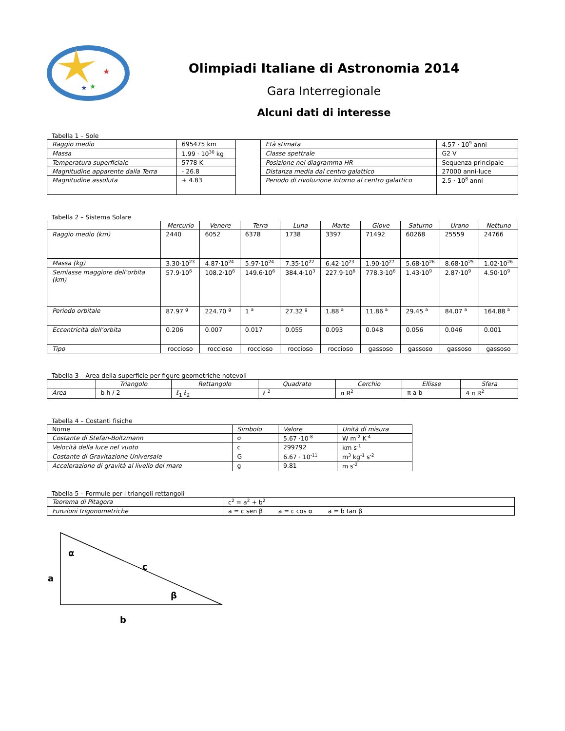★
★
★
Olimpiadi Italiane di Astronomia 2014
Gara Interregionale
Alcuni dati di interesse
Tabella 1 – Sole
| Raggio medio | 695475 km | | Età stimata | 4.57 · 10<sup>9</sup> anni |
| Massa | 1.99 · 10<sup>30</sup> kg | | Classe spettrale | G2 V |
| Temperatura superficiale | 5778 K | | Posizione nel diagramma HR | Sequenza principale |
| Magnitudine apparente dalla Terra | - 26.8 | | Distanza media dal centro galattico | 27000 anni-luce |
| Magnitudine assoluta | + 4.83 | | Periodo di rivoluzione intorno al centro galattico | 2.5 · 10<sup>8</sup> anni |
Tabella 2 – Sistema Solare
| | Mercurio | Venere | Terra | Luna | Marte | Giove | Saturno | Urano | Nettuno |
| --- | --- | --- | --- | --- | --- | --- | --- | --- | --- |
| Raggio medio (km) | 2440 | 6052 | 6378 | 1738 | 3397 | 71492 | 60268 | 25559 | 24766 |
| Massa (kg) | 3.30·10<sup>23</sup> | 4.87·10<sup>24</sup> | 5.97·10<sup>24</sup> | 7.35·10<sup>22</sup> | 6.42·10<sup>23</sup> | 1.90·10<sup>27</sup> | 5.68·10<sup>26</sup> | 8.68·10<sup>25</sup> | 1.02·10<sup>26</sup> |
| Semiasse maggiore dell’orbita (km) | 57.9·10<sup>6</sup> | 108.2·10<sup>6</sup> | 149.6·10<sup>6</sup> | 384.4·10<sup>3</sup> | 227.9·10<sup>6</sup> | 778.3·10<sup>6</sup> | 1.43·10<sup>9</sup> | 2.87·10<sup>9</sup> | 4.50·10<sup>9</sup> |
| Periodo orbitale | 87.97 <sup>g</sup> | 224.70 <sup>g</sup> | 1 <sup>a</sup> | 27.32 <sup>g</sup> | 1.88 <sup>a</sup> | 11.86 <sup>a</sup> | 29.45 <sup>a</sup> | 84.07 <sup>a</sup> | 164.88 <sup>a</sup> |
| Eccentricità dell’orbita | 0.206 | 0.007 | 0.017 | 0.055 | 0.093 | 0.048 | 0.056 | 0.046 | 0.001 |
| Tipo | roccioso | roccioso | roccioso | roccioso | roccioso | gassoso | gassoso | gassoso | gassoso |
Tabella 3 – Area della superficie per figure geometriche notevoli
| | Triangolo | Rettangolo | Quadrato | Cerchio | Ellisse | Sfera |
| --- | --- | --- | --- | --- | --- | --- |
| Area | b h / 2 | ℓ<sub>1</sub> ℓ<sub>2</sub> | ℓ <sup>2</sup> | π R<sup>2</sup> | π a b | 4 π R<sup>2</sup> |
Tabella 4 – Costanti fisiche
| Nome | Simbolo | Valore | Unità di misura |
| Costante di Stefan-Boltzmann | σ | 5.67 ·10<sup>-8</sup> | W m<sup>-2</sup> K<sup>-4</sup> |
| Velocità della luce nel vuoto | c | 299792 | km s<sup>-1</sup> |
| Costante di Gravitazione Universale | G | 6.67 · 10<sup>-11</sup> | m<sup>3</sup> kg<sup>-1</sup> s<sup>-2</sup> |
| Accelerazione di gravità al livello del mare | g | 9.81 | m s<sup>-2</sup> |
Tabella 5 – Formule per i triangoli rettangoli
| Teorema di Pitagora | c<sup>2</sup> = a<sup>2</sup> + b<sup>2</sup> |
| Funzioni trigonometriche | a = c sen β a = c cos α a = b tan β |
α
c
a
β
b